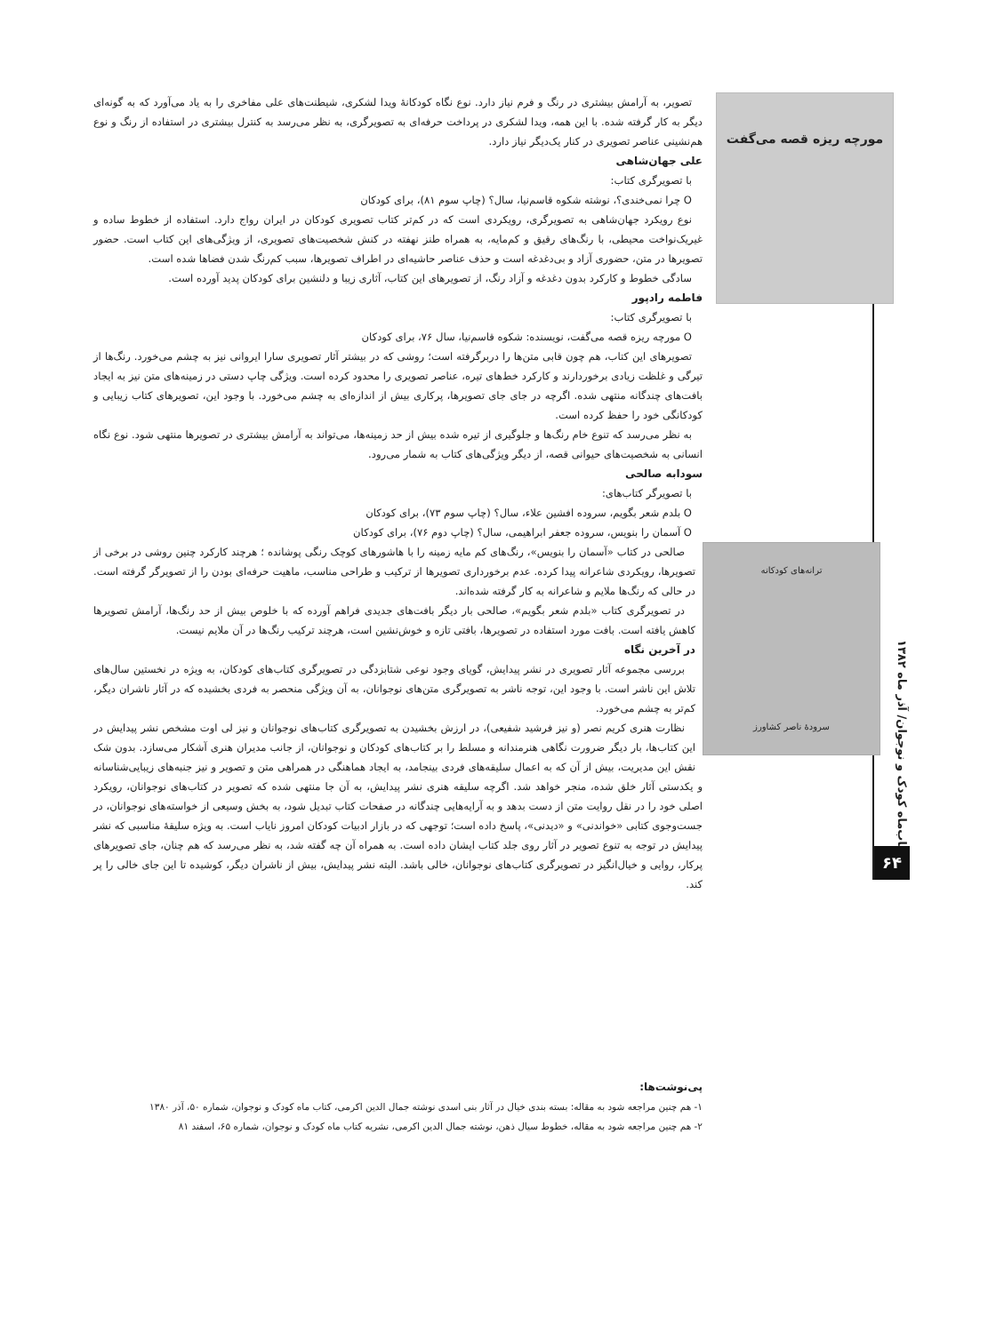کتاب‌ماه کودک و نوجوان/ آذر ماه ۱۳۸۲
۶۴
مورچه ریزه قصه می‌گفت
تصویر، به آرامش بیشتری در رنگ و فرم نیاز دارد. نوع نگاه کودکانۀ ویدا لشکری، شیطنت‌های علی مفاخری را به یاد می‌آورد که به گونه‌ای دیگر به کار گرفته شده. با این همه، ویدا لشکری در پرداخت حرفه‌ای به تصویرگری، به نظر می‌رسد به کنترل بیشتری در استفاده از رنگ و نوع هم‌نشینی عناصر تصویری در کنار یک‌دیگر نیاز دارد.
علی جهان‌شاهی
با تصویرگری کتاب:
O چرا نمی‌خندی؟، نوشته شکوه قاسم‌نیا، سال؟ (چاپ سوم ۸۱)، برای کودکان
نوع رویکرد جهان‌شاهی به تصویرگری، رویکردی است که در کم‌تر کتاب تصویری کودکان در ایران رواج دارد. استفاده از خطوط ساده و غیریک‌نواخت محیطی، با رنگ‌های رقیق و کم‌مایه، به همراه طنز نهفته در کنش شخصیت‌های تصویری، از ویژگی‌های این کتاب است. حضور تصویرها در متن، حضوری آزاد و بی‌دغدغه است و حذف عناصر حاشیه‌ای در اطراف تصویرها، سبب کم‌رنگ شدن فضاها شده است.
سادگی خطوط و کارکرد بدون دغدغه و آزاد رنگ، از تصویرهای این کتاب، آثاری زیبا و دلنشین برای کودکان پدید آورده است.
فاطمه رادپور
با تصویرگری کتاب:
O مورچه ریزه قصه می‌گفت، نویسنده: شکوه قاسم‌نیا، سال ۷۶، برای کودکان
تصویرهای این کتاب، هم چون قابی متن‌ها را دربرگرفته است؛ روشی که در بیشتر آثار تصویری سارا ایروانی نیز به چشم می‌خورد. رنگ‌ها از تیرگی و غلظت زیادی برخوردارند و کارکرد خط‌های تیره، عناصر تصویری را محدود کرده است. ویژگی چاپ دستی در زمینه‌های متن نیز به ایجاد بافت‌های چندگانه منتهی شده. اگرچه در جای جای تصویرها، پرکاری بیش از اندازه‌ای به چشم می‌خورد. با وجود این، تصویرهای کتاب زیبایی و کودکانگی خود را حفظ کرده است.
به نظر می‌رسد که تنوع خام رنگ‌ها و جلوگیری از تیره شده بیش از حد زمینه‌ها، می‌تواند به آرامش بیشتری در تصویرها منتهی شود. نوع نگاه انسانی به شخصیت‌های حیوانی قصه، از دیگر ویژگی‌های کتاب به شمار می‌رود.
سودابه صالحی
با تصویرگر کتاب‌های:
O بلدم شعر بگویم، سروده افشین علاء، سال؟ (چاپ سوم ۷۳)، برای کودکان
O آسمان را بنویس، سروده جعفر ابراهیمی، سال؟ (چاپ دوم ۷۶)، برای کودکان
ترانه‌های کودکانه
سرودۀ ناصر کشاورز
صالحی در کتاب «آسمان را بنویس»، رنگ‌های کم مایه زمینه را با هاشورهای کوچک رنگی پوشانده ؛ هرچند کارکرد چنین روشی در برخی از تصویرها، رویکردی شاعرانه پیدا کرده. عدم برخورداری تصویرها از ترکیب و طراحی مناسب، ماهیت حرفه‌ای بودن را از تصویرگر گرفته است. در حالی که رنگ‌ها ملایم و شاعرانه به کار گرفته شده‌اند.
در تصویرگری کتاب «بلدم شعر بگویم»، صالحی بار دیگر بافت‌های جدیدی فراهم آورده که با خلوص بیش از حد رنگ‌ها، آرامش تصویرها کاهش یافته است. بافت مورد استفاده در تصویرها، بافتی تازه و خوش‌نشین است، هرچند ترکیب رنگ‌ها در آن ملایم نیست.
در آخرین نگاه
بررسی مجموعه آثار تصویری در نشر پیدایش، گویای وجود نوعی شتابزدگی در تصویرگری کتاب‌های کودکان، به ویژه در نخستین سال‌های تلاش این ناشر است. با وجود این، توجه ناشر به تصویرگری متن‌های نوجوانان، به آن ویژگی منحصر به فردی بخشیده که در آثار ناشران دیگر، کم‌تر به چشم می‌خورد.
نظارت هنری کریم نصر (و نیز فرشید شفیعی)، در ارزش بخشیدن به تصویرگری کتاب‌های نوجوانان و نیز لی اوت مشخص نشر پیدایش در این کتاب‌ها، بار دیگر ضرورت نگاهی هنرمندانه و مسلط را بر کتاب‌های کودکان و نوجوانان، از جانب مدیران هنری آشکار می‌سازد. بدون شک نقش این مدیریت، بیش از آن که به اعمال سلیقه‌های فردی بینجامد، به ایجاد هماهنگی در همراهی متن و تصویر و نیز جنبه‌های زیبایی‌شناسانه و یکدستی آثار خلق شده، منجر خواهد شد. اگرچه سلیقه هنری نشر پیدایش، به آن جا منتهی شده که تصویر در کتاب‌های نوجوانان، رویکرد اصلی خود را در نقل روایت متن از دست بدهد و به آرایه‌هایی چندگانه در صفحات کتاب تبدیل شود، به بخش وسیعی از خواسته‌های نوجوانان، در جست‌وجوی کتابی «خواندنی» و «دیدنی»، پاسخ داده است؛ توجهی که در بازار ادبیات کودکان امروز نایاب است. به ویژه سلیقۀ مناسبی که نشر پیدایش در توجه به تنوع تصویر در آثار روی جلد کتاب ایشان داده است. به همراه آن چه گفته شد، به نظر می‌رسد که هم چنان، جای تصویرهای پرکار، روایی و خیال‌انگیز در تصویرگری کتاب‌های نوجوانان، خالی باشد. البته نشر پیدایش، بیش از ناشران دیگر، کوشیده تا این جای خالی را پر کند.
پی‌نوشت‌ها:
۱- هم چنین مراجعه شود به مقاله: بسته بندی خیال در آثار بنی اسدی نوشته جمال الدین اکرمی، کتاب ماه کودک و نوجوان، شماره ۵۰، آذر ۱۳۸۰
۲- هم چنین مراجعه شود به مقاله، خطوط سیال ذهن، نوشته جمال الدین اکرمی، نشریه کتاب ماه کودک و نوجوان، شماره ۶۵، اسفند ۸۱